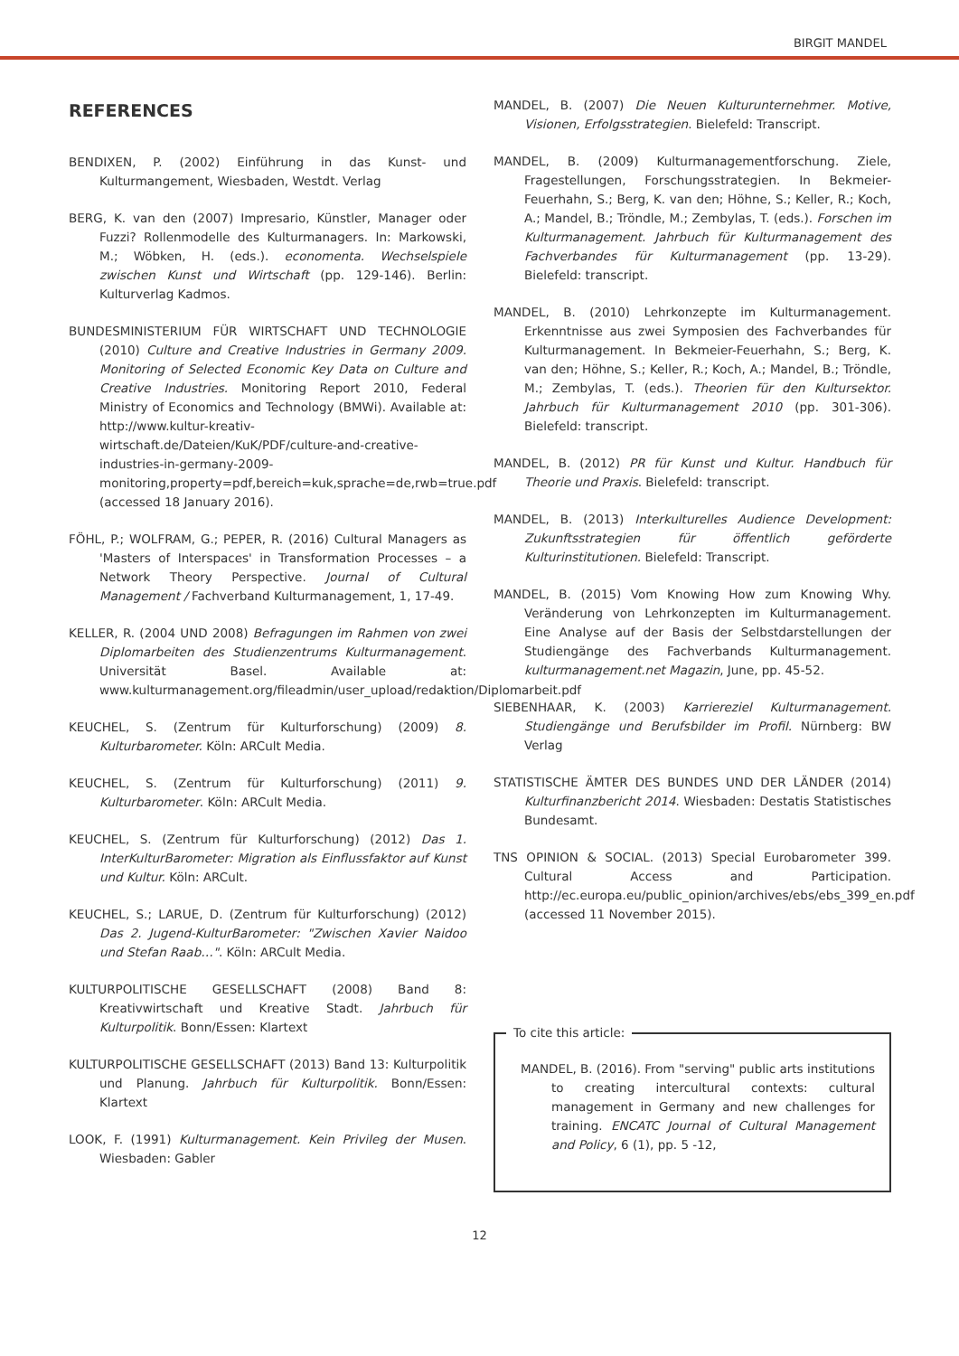BIRGIT MANDEL
REFERENCES
BENDIXEN, P. (2002) Einführung in das Kunst- und Kulturmangement, Wiesbaden, Westdt. Verlag
BERG, K. van den (2007) Impresario, Künstler, Manager oder Fuzzi? Rollenmodelle des Kulturmanagers. In: Markowski, M.; Wöbken, H. (eds.). economenta. Wechselspiele zwischen Kunst und Wirtschaft (pp. 129-146). Berlin: Kulturverlag Kadmos.
BUNDESMINISTERIUM FÜR WIRTSCHAFT UND TECHNOLOGIE (2010) Culture and Creative Industries in Germany 2009. Monitoring of Selected Economic Key Data on Culture and Creative Industries. Monitoring Report 2010, Federal Ministry of Economics and Technology (BMWi). Available at: http://www.kultur-kreativ-wirtschaft.de/Dateien/KuK/PDF/culture-and-creative-industries-in-germany-2009-monitoring,property=pdf,bereich=kuk,sprache=de,rwb=true.pdf (accessed 18 January 2016).
FÖHL, P.; WOLFRAM, G.; PEPER, R. (2016) Cultural Managers as 'Masters of Interspaces' in Transformation Processes – a Network Theory Perspective. Journal of Cultural Management / Fachverband Kulturmanagement, 1, 17-49.
KELLER, R. (2004 UND 2008) Befragungen im Rahmen von zwei Diplomarbeiten des Studienzentrums Kulturmanagement. Universität Basel. Available at: www.kulturmanagement.org/fileadmin/user_upload/redaktion/Diplomarbeit.pdf
KEUCHEL, S. (Zentrum für Kulturforschung) (2009) 8. Kulturbarometer. Köln: ARCult Media.
KEUCHEL, S. (Zentrum für Kulturforschung) (2011) 9. Kulturbarometer. Köln: ARCult Media.
KEUCHEL, S. (Zentrum für Kulturforschung) (2012) Das 1. InterKulturBarometer: Migration als Einflussfaktor auf Kunst und Kultur. Köln: ARCult.
KEUCHEL, S.; LARUE, D. (Zentrum für Kulturforschung) (2012) Das 2. Jugend-KulturBarometer: "Zwischen Xavier Naidoo und Stefan Raab…". Köln: ARCult Media.
KULTURPOLITISCHE GESELLSCHAFT (2008) Band 8: Kreativwirtschaft und Kreative Stadt. Jahrbuch für Kulturpolitik. Bonn/Essen: Klartext
KULTURPOLITISCHE GESELLSCHAFT (2013) Band 13: Kulturpolitik und Planung. Jahrbuch für Kulturpolitik. Bonn/Essen: Klartext
LOOK, F. (1991) Kulturmanagement. Kein Privileg der Musen. Wiesbaden: Gabler
MANDEL, B. (2007) Die Neuen Kulturunternehmer. Motive, Visionen, Erfolgsstrategien. Bielefeld: Transcript.
MANDEL, B. (2009) Kulturmanagementforschung. Ziele, Fragestellungen, Forschungsstrategien. In Bekmeier-Feuerhahn, S.; Berg, K. van den; Höhne, S.; Keller, R.; Koch, A.; Mandel, B.; Tröndle, M.; Zembylas, T. (eds.). Forschen im Kulturmanagement. Jahrbuch für Kulturmanagement des Fachverbandes für Kulturmanagement (pp. 13-29). Bielefeld: transcript.
MANDEL, B. (2010) Lehrkonzepte im Kulturmanagement. Erkenntnisse aus zwei Symposien des Fachverbandes für Kulturmanagement. In Bekmeier-Feuerhahn, S.; Berg, K. van den; Höhne, S.; Keller, R.; Koch, A.; Mandel, B.; Tröndle, M.; Zembylas, T. (eds.). Theorien für den Kultursektor. Jahrbuch für Kulturmanagement 2010 (pp. 301-306). Bielefeld: transcript.
MANDEL, B. (2012) PR für Kunst und Kultur. Handbuch für Theorie und Praxis. Bielefeld: transcript.
MANDEL, B. (2013) Interkulturelles Audience Development: Zukunftsstrategien für öffentlich geförderte Kulturinstitutionen. Bielefeld: Transcript.
MANDEL, B. (2015) Vom Knowing How zum Knowing Why. Veränderung von Lehrkonzepten im Kulturmanagement. Eine Analyse auf der Basis der Selbstdarstellungen der Studiengänge des Fachverbands Kulturmanagement. kulturmanagement.net Magazin, June, pp. 45-52.
SIEBENHAAR, K. (2003) Karriereziel Kulturmanagement. Studiengänge und Berufsbilder im Profil. Nürnberg: BW Verlag
STATISTISCHE ÄMTER DES BUNDES UND DER LÄNDER (2014) Kulturfinanzbericht 2014. Wiesbaden: Destatis Statistisches Bundesamt.
TNS OPINION & SOCIAL. (2013) Special Eurobarometer 399. Cultural Access and Participation. http://ec.europa.eu/public_opinion/archives/ebs/ebs_399_en.pdf (accessed 11 November 2015).
To cite this article:
MANDEL, B. (2016). From "serving" public arts institutions to creating intercultural contexts: cultural management in Germany and new challenges for training. ENCATC Journal of Cultural Management and Policy, 6 (1), pp. 5 -12,
12